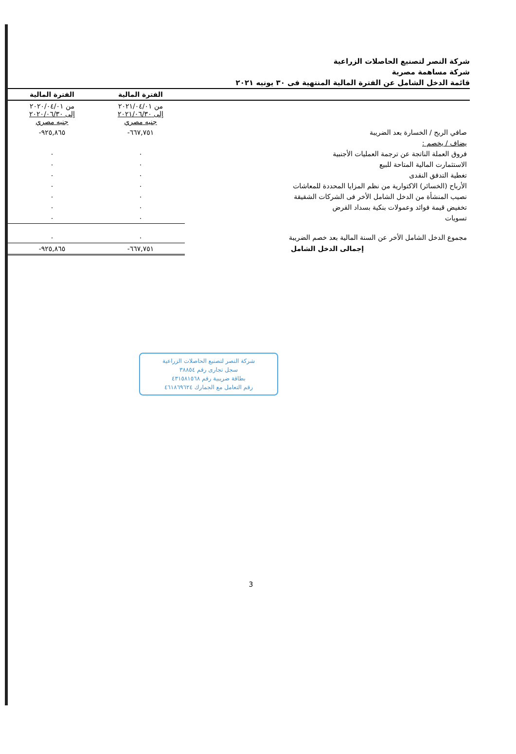شركة النصر لتصنيع الحاصلات الزراعية
شركة مساهمة مصرية
قائمة الدخل الشامل عن الفترة المالية المنتهية فى ٣٠ يونيه ٢٠٢١
| | الفترة المالية | الفترة المالية |
| --- | --- | --- |
| | من ٢٠٢١/٠٤/٠١ إلى ٢٠٢١/٠٦/٣٠ جنيه مصري | من ٢٠٢٠/٠٤/٠١ إلى ٢٠٢٠/٠٦/٣٠ جنيه مصري |
| صافي الربح / الخسارة بعد الضريبة | ٦٦٧,٧٥١- | ٩٢٥,٨٦٥- |
| يضاف / يخصم : | | |
| فروق العملة الناتجة عن ترجمة العمليات الأجنبية | ٠ | ٠ |
| الاستثمارت المالية المتاحة للبيع | ٠ | ٠ |
| تغطية التدفق النقدى | ٠ | ٠ |
| الأرباح (الخسائر) الاكتوارية من نظم المزايا المحددة للمعاشات | ٠ | ٠ |
| نصيب المنشأة من الدخل الشامل الأخر فى الشركات الشقيقة | ٠ | ٠ |
| تخفيض قيمة فوائد وعمولات بنكية بسداد القرض | ٠ | ٠ |
| تسويات | ٠ | ٠ |
| مجموع الدخل الشامل الأخر عن السنة المالية بعد خصم الضريبة | ٠ | ٠ |
| إجمالى الدخل الشامل | ٦٦٧,٧٥١- | ٩٢٥,٨٦٥- |
شركة النصر لتصنيع الحاصلات الزراعية
سجل تجارى رقم ٣٨٨٥٤
بطاقة ضريبية رقم ٤٣١٥٨١٥٦٨
رقم التعامل مع الجمارك ٤٦١٨٦٩٦٢٤
3